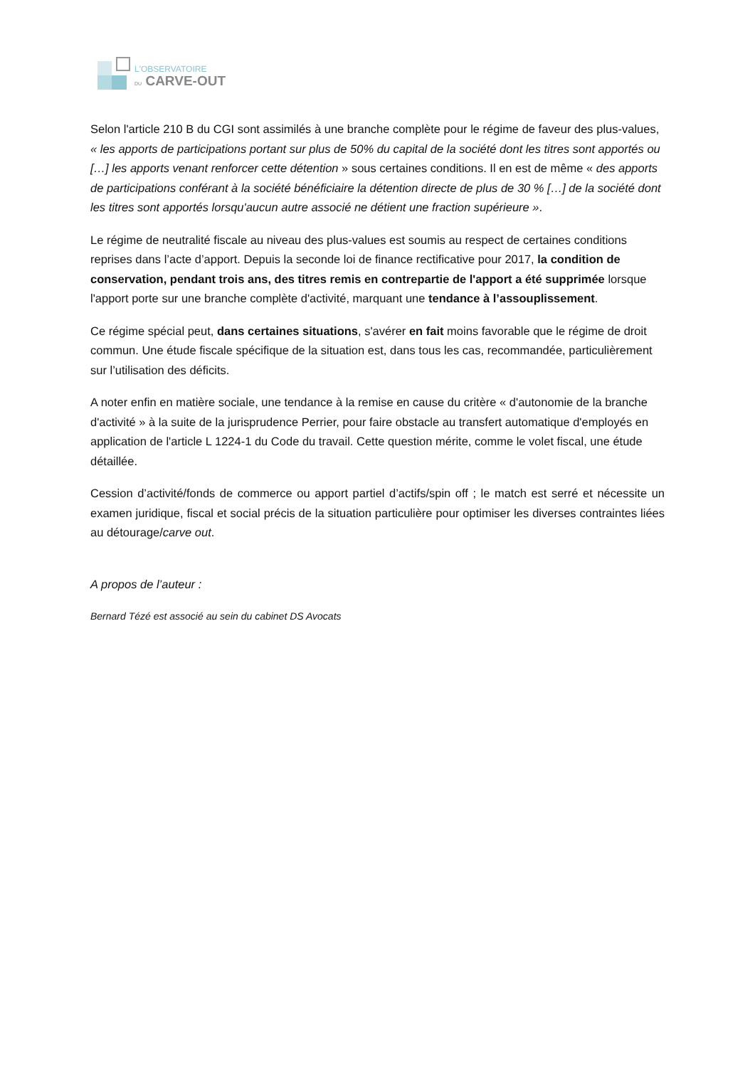L'OBSERVATOIRE
DU CARVE-OUT
Selon l'article 210 B du CGI sont assimilés à une branche complète pour le régime de faveur des plus-values, « les apports de participations portant sur plus de 50% du capital de la société dont les titres sont apportés ou […] les apports venant renforcer cette détention » sous certaines conditions. Il en est de même « des apports de participations conférant à la société bénéficiaire la détention directe de plus de 30 % […] de la société dont les titres sont apportés lorsqu'aucun autre associé ne détient une fraction supérieure ».
Le régime de neutralité fiscale au niveau des plus-values est soumis au respect de certaines conditions reprises dans l’acte d’apport. Depuis la seconde loi de finance rectificative pour 2017, la condition de conservation, pendant trois ans, des titres remis en contrepartie de l'apport a été supprimée lorsque l'apport porte sur une branche complète d'activité, marquant une tendance à l’assouplissement.
Ce régime spécial peut, dans certaines situations, s'avérer en fait moins favorable que le régime de droit commun. Une étude fiscale spécifique de la situation est, dans tous les cas, recommandée, particulièrement sur l’utilisation des déficits.
A noter enfin en matière sociale, une tendance à la remise en cause du critère « d'autonomie de la branche d'activité » à la suite de la jurisprudence Perrier, pour faire obstacle au transfert automatique d'employés en application de l'article L 1224-1 du Code du travail. Cette question mérite, comme le volet fiscal, une étude détaillée.
Cession d’activité/fonds de commerce ou apport partiel d’actifs/spin off ; le match est serré et nécessite un examen juridique, fiscal et social précis de la situation particulière pour optimiser les diverses contraintes liées au détourage/carve out.
A propos de l’auteur :
Bernard Tézé est associé au sein du cabinet DS Avocats